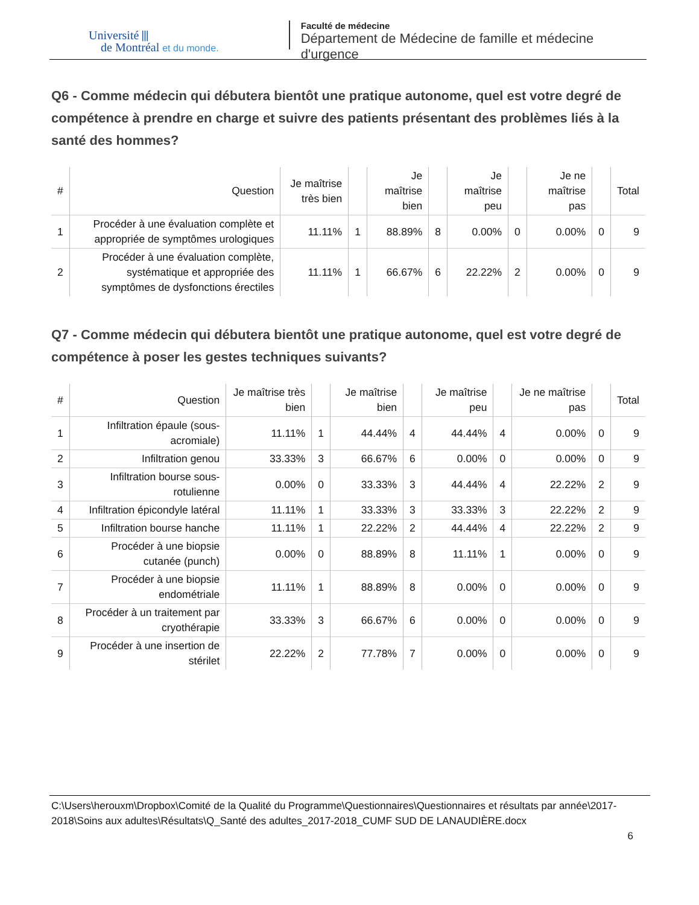Université ⫴
de Montréal et du monde.
Faculté de médecine
Département de Médecine de famille et médecine d'urgence
Q6 - Comme médecin qui débutera bientôt une pratique autonome, quel est votre degré de compétence à prendre en charge et suivre des patients présentant des problèmes liés à la santé des hommes?
| # | Question | Je maîtrise très bien | | Je maîtrise bien | | Je maîtrise peu | | Je ne maîtrise pas | | Total |
| --- | --- | --- | --- | --- | --- | --- | --- | --- | --- | --- |
| 1 | Procéder à une évaluation complète et appropriée de symptômes urologiques | 11.11% | 1 | 88.89% | 8 | 0.00% | 0 | 0.00% | 0 | 9 |
| 2 | Procéder à une évaluation complète, systématique et appropriée des symptômes de dysfonctions érectiles | 11.11% | 1 | 66.67% | 6 | 22.22% | 2 | 0.00% | 0 | 9 |
Q7 - Comme médecin qui débutera bientôt une pratique autonome, quel est votre degré de compétence à poser les gestes techniques suivants?
| # | Question | Je maîtrise très bien | | Je maîtrise bien | | Je maîtrise peu | | Je ne maîtrise pas | | Total |
| --- | --- | --- | --- | --- | --- | --- | --- | --- | --- | --- |
| 1 | Infiltration épaule (sous-acromiale) | 11.11% | 1 | 44.44% | 4 | 44.44% | 4 | 0.00% | 0 | 9 |
| 2 | Infiltration genou | 33.33% | 3 | 66.67% | 6 | 0.00% | 0 | 0.00% | 0 | 9 |
| 3 | Infiltration bourse sous-rotulienne | 0.00% | 0 | 33.33% | 3 | 44.44% | 4 | 22.22% | 2 | 9 |
| 4 | Infiltration épicondyle latéral | 11.11% | 1 | 33.33% | 3 | 33.33% | 3 | 22.22% | 2 | 9 |
| 5 | Infiltration bourse hanche | 11.11% | 1 | 22.22% | 2 | 44.44% | 4 | 22.22% | 2 | 9 |
| 6 | Procéder à une biopsie cutanée (punch) | 0.00% | 0 | 88.89% | 8 | 11.11% | 1 | 0.00% | 0 | 9 |
| 7 | Procéder à une biopsie endométriale | 11.11% | 1 | 88.89% | 8 | 0.00% | 0 | 0.00% | 0 | 9 |
| 8 | Procéder à un traitement par cryothérapie | 33.33% | 3 | 66.67% | 6 | 0.00% | 0 | 0.00% | 0 | 9 |
| 9 | Procéder à une insertion de stérilet | 22.22% | 2 | 77.78% | 7 | 0.00% | 0 | 0.00% | 0 | 9 |
C:\Users\herouxm\Dropbox\Comité de la Qualité du Programme\Questionnaires\Questionnaires et résultats par année\2017-2018\Soins aux adultes\Résultats\Q_Santé des adultes_2017-2018_CUMF SUD DE LANAUDIÈRE.docx
6